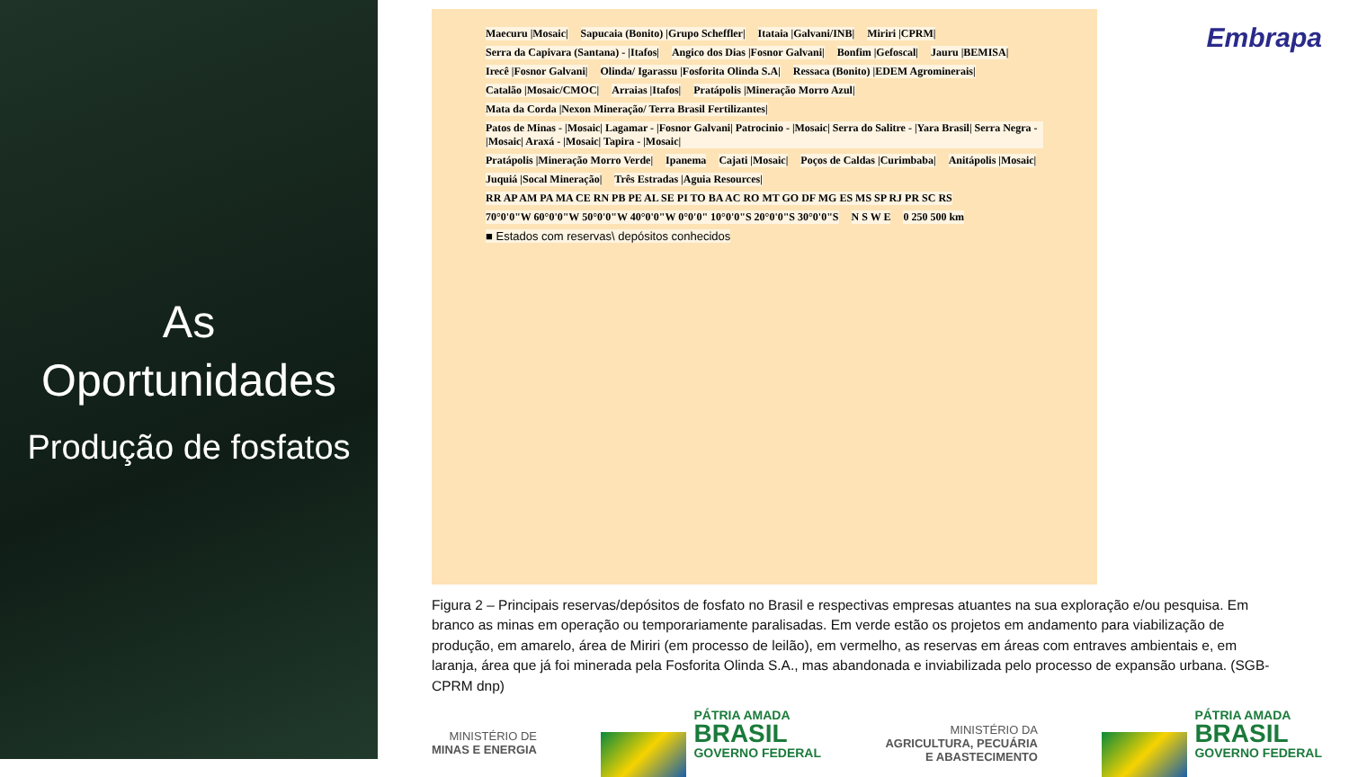As
Oportunidades
Produção de fosfatos
Embrapa
Maecuru |Mosaic| Sapucaia (Bonito) |Grupo Scheffler| Itataia |Galvani/INB| Miriri |CPRM| Serra da Capivara (Santana) - |Itafos| Angico dos Dias |Fosnor Galvani| Bonfim |Gefoscal| Jauru |BEMISA| Irecê |Fosnor Galvani| Olinda/ Igarassu |Fosforita Olinda S.A| Ressaca (Bonito) |EDEM Agrominerais| Catalão |Mosaic/CMOC| Arraias |Itafos| Pratápolis |Mineração Morro Azul| Mata da Corda |Nexon Mineração/ Terra Brasil Fertilizantes| Patos de Minas - |Mosaic| Lagamar - |Fosnor Galvani| Patrocinio - |Mosaic| Serra do Salitre - |Yara Brasil| Serra Negra - |Mosaic| Araxá - |Mosaic| Tapira - |Mosaic| Pratápolis |Mineração Morro Verde| Ipanema Cajati |Mosaic| Poços de Caldas |Curimbaba| Anitápolis |Mosaic| Juquiá |Socal Mineração| Três Estradas |Aguia Resources| RR AP AM PA MA CE RN PB PE AL SE PI TO BA AC RO MT GO DF MG ES MS SP RJ PR SC RS 70°0'0"W 60°0'0"W 50°0'0"W 40°0'0"W 0°0'0" 10°0'0"S 20°0'0"S 30°0'0"S N S W E 0 250 500 km ■ Estados com reservas\ depósitos conhecidos
Figura 2 – Principais reservas/depósitos de fosfato no Brasil e respectivas empresas atuantes na sua exploração e/ou pesquisa. Em branco as minas em operação ou temporariamente paralisadas. Em verde estão os projetos em andamento para viabilização de produção, em amarelo, área de Miriri (em processo de leilão), em vermelho, as reservas em áreas com entraves ambientais e, em laranja, área que já foi minerada pela Fosforita Olinda S.A., mas abandonada e inviabilizada pelo processo de expansão urbana. (SGB-CPRM dnp)
MINISTÉRIO DE
MINAS E ENERGIA
PÁTRIA AMADA BRASIL GOVERNO FEDERAL
MINISTÉRIO DA
AGRICULTURA, PECUÁRIA
E ABASTECIMENTO
PÁTRIA AMADA BRASIL GOVERNO FEDERAL